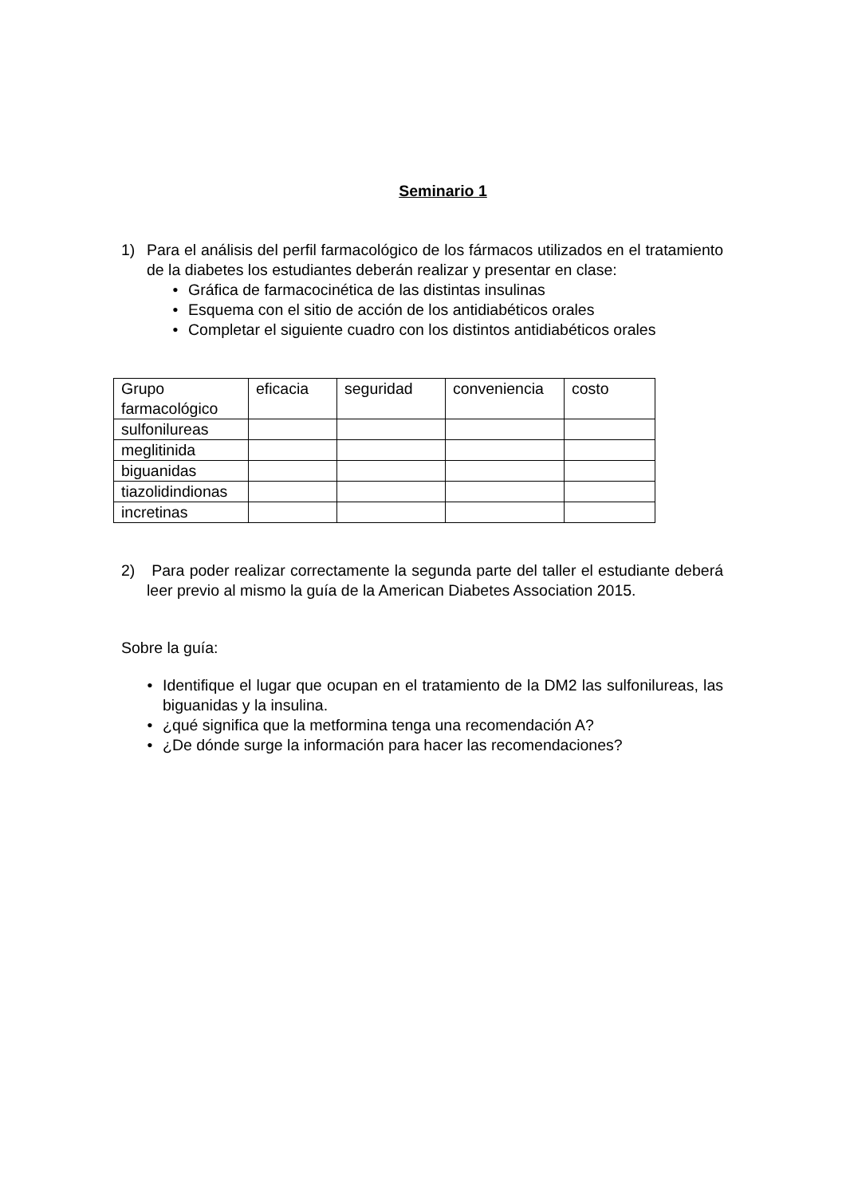Seminario 1
1) Para el análisis del perfil farmacológico de los fármacos utilizados en el tratamiento de la diabetes los estudiantes deberán realizar y presentar en clase:
• Gráfica de farmacocinética de las distintas insulinas
• Esquema con el sitio de acción de los antidiabéticos orales
• Completar el siguiente cuadro con los distintos antidiabéticos orales
| Grupo farmacológico | eficacia | seguridad | conveniencia | costo |
| sulfonilureas | | | | |
| meglitinida | | | | |
| biguanidas | | | | |
| tiazolidindionas | | | | |
| incretinas | | | | |
2) Para poder realizar correctamente la segunda parte del taller el estudiante deberá leer previo al mismo la guía de la American Diabetes Association 2015.
Sobre la guía:
• Identifique el lugar que ocupan en el tratamiento de la DM2 las sulfonilureas, las biguanidas y la insulina.
• ¿qué significa que la metformina tenga una recomendación A?
• ¿De dónde surge la información para hacer las recomendaciones?